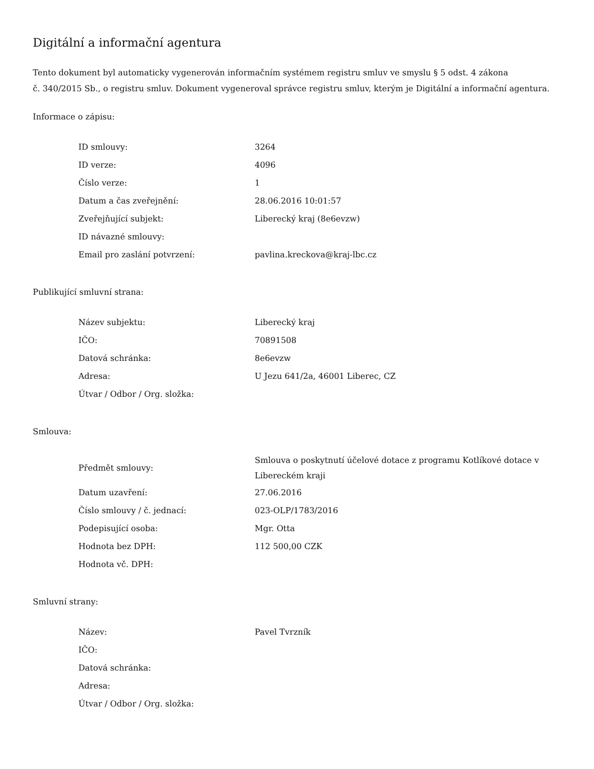Digitální a informační agentura
Tento dokument byl automaticky vygenerován informačním systémem registru smluv ve smyslu § 5 odst. 4 zákona
č. 340/2015 Sb., o registru smluv. Dokument vygeneroval správce registru smluv, kterým je Digitální a informační agentura.
Informace o zápisu:
| ID smlouvy: | 3264 |
| ID verze: | 4096 |
| Číslo verze: | 1 |
| Datum a čas zveřejnění: | 28.06.2016 10:01:57 |
| Zveřejňující subjekt: | Liberecký kraj (8e6evzw) |
| ID návazné smlouvy: | |
| Email pro zaslání potvrzení: | pavlina.kreckova@kraj-lbc.cz |
Publikující smluvní strana:
| Název subjektu: | Liberecký kraj |
| IČO: | 70891508 |
| Datová schránka: | 8e6evzw |
| Adresa: | U Jezu 641/2a, 46001 Liberec, CZ |
| Útvar / Odbor / Org. složka: | |
Smlouva:
| Předmět smlouvy: | Smlouva o poskytnutí účelové dotace z programu Kotlíkové dotace v Libereckém kraji |
| Datum uzavření: | 27.06.2016 |
| Číslo smlouvy / č. jednací: | 023-OLP/1783/2016 |
| Podepisující osoba: | Mgr. Otta |
| Hodnota bez DPH: | 112 500,00 CZK |
| Hodnota vč. DPH: | |
Smluvní strany:
| Název: | Pavel Tvrzník |
| IČO: | |
| Datová schránka: | |
| Adresa: | |
| Útvar / Odbor / Org. složka: | |